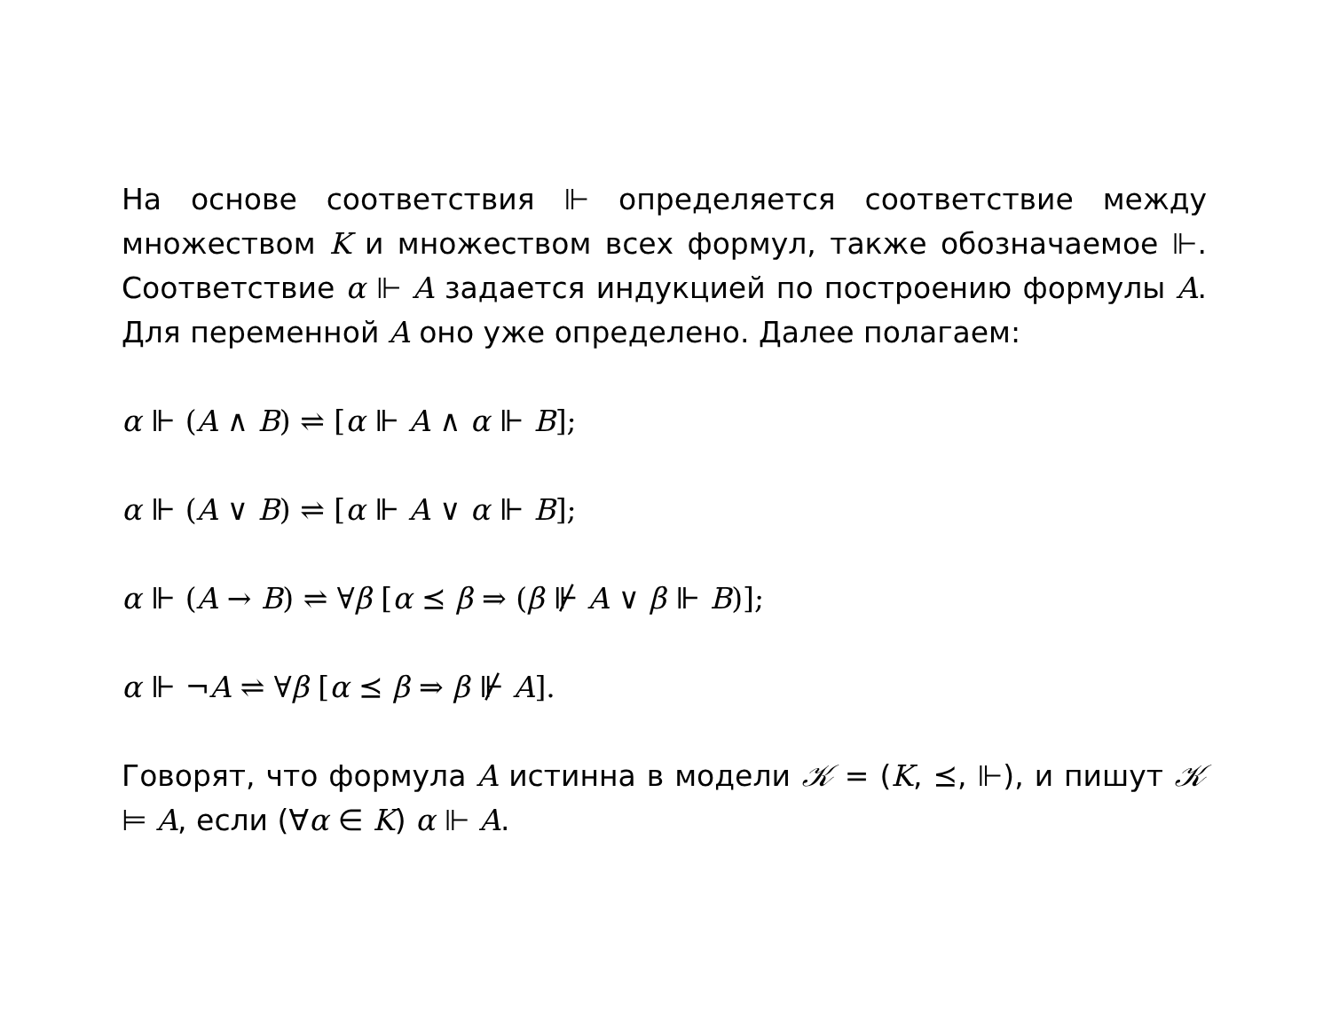На основе соответствия ⊩ определяется соответствие между множеством K и множеством всех формул, также обознача­емое ⊩. Соответствие α ⊩ A задается индукцией по постро­ению формулы A. Для переменной A оно уже определено. Далее полагаем:
α ⊩ (A ∧ B) ⇌ [α ⊩ A ∧ α ⊩ B];
α ⊩ (A ∨ B) ⇌ [α ⊩ A ∨ α ⊩ B];
α ⊩ (A → B) ⇌ ∀β [α ⪯ β ⇒ (β ⊮ A ∨ β ⊩ B)];
α ⊩ ¬A ⇌ ∀β [α ⪯ β ⇒ β ⊮ A].
Говорят, что формула A истинна в модели 𝒦 = (K, ⪯, ⊩), и пишут 𝒦 ⊨ A, если (∀α ∈ K) α ⊩ A.